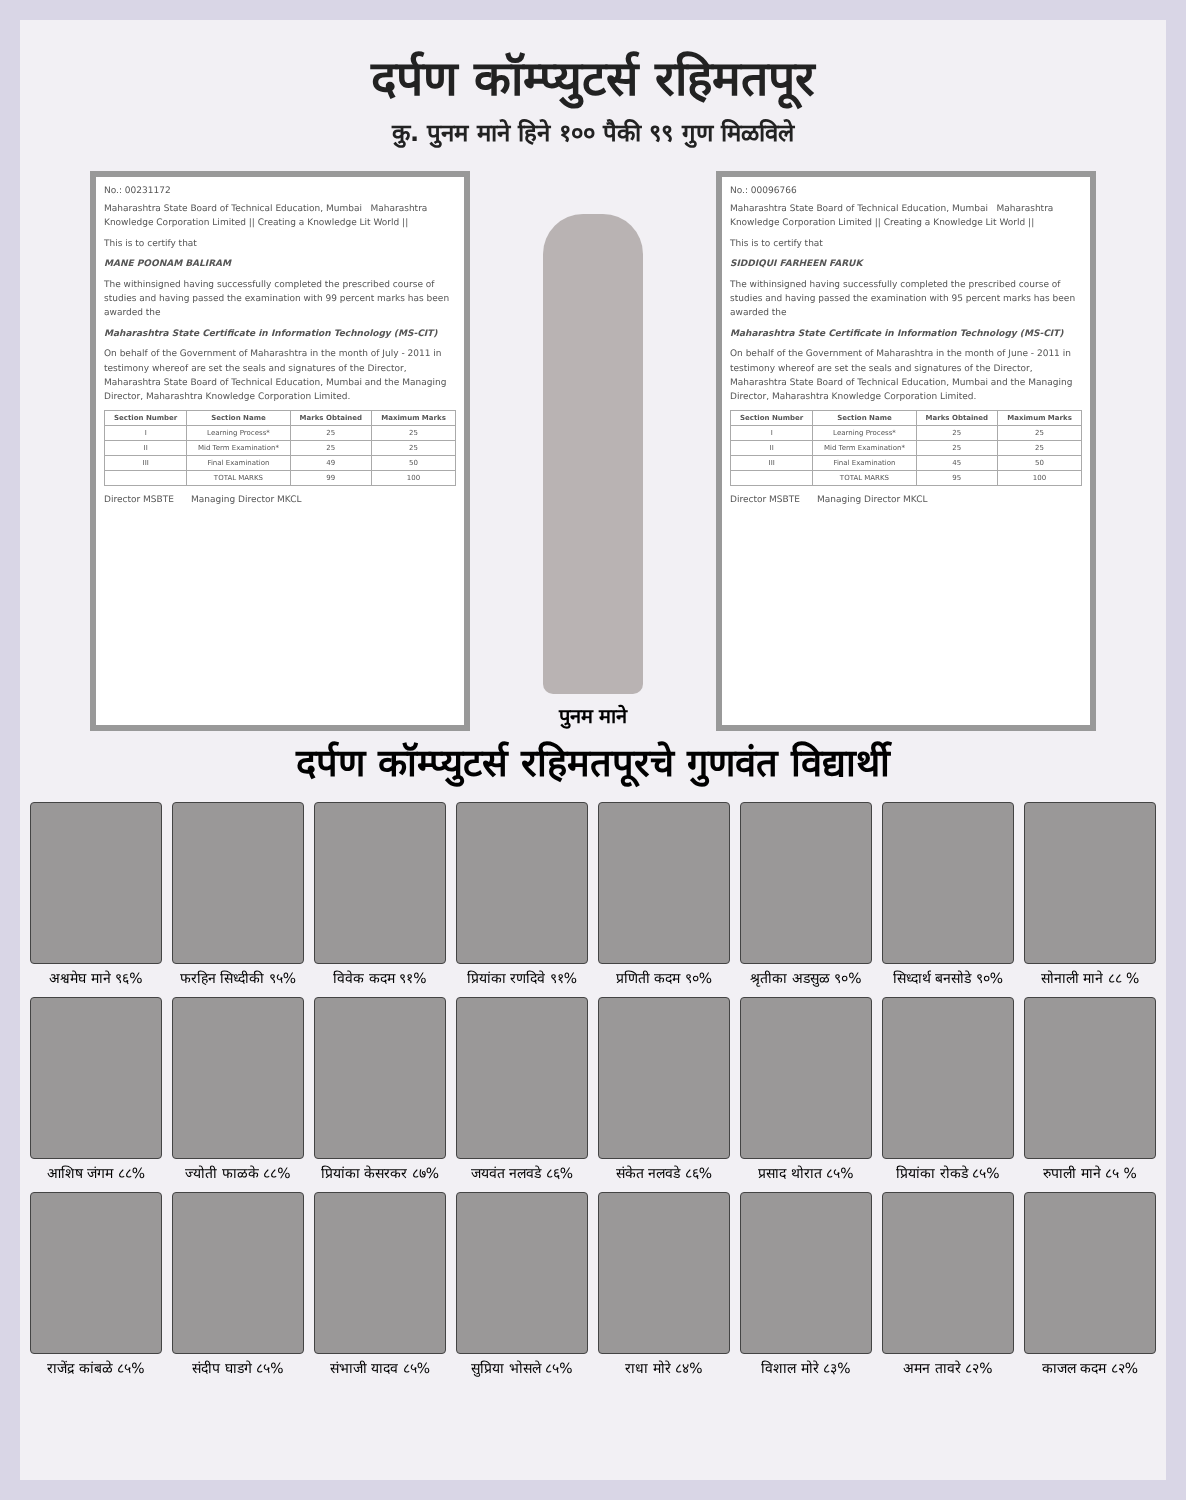दर्पण कॉम्प्युटर्स रहिमतपूर
कु. पुनम माने हिने १०० पैकी ९९ गुण मिळविले
No.: 00231172
Maharashtra State Board of Technical Education, Mumbai Maharashtra Knowledge Corporation Limited || Creating a Knowledge Lit World ||
This is to certify that
MANE POONAM BALIRAM
The withinsigned having successfully completed the prescribed course of studies and having passed the examination with 99 percent marks has been awarded the
Maharashtra State Certificate in Information Technology (MS-CIT)
On behalf of the Government of Maharashtra in the month of July - 2011 in testimony whereof are set the seals and signatures of the Director, Maharashtra State Board of Technical Education, Mumbai and the Managing Director, Maharashtra Knowledge Corporation Limited.
| Section Number | Section Name | Marks Obtained | Maximum Marks |
| --- | --- | --- | --- |
| I | Learning Process* | 25 | 25 |
| II | Mid Term Examination* | 25 | 25 |
| III | Final Examination | 49 | 50 |
| | TOTAL MARKS | 99 | 100 |
Director MSBTE Managing Director MKCL
पुनम माने
No.: 00096766
Maharashtra State Board of Technical Education, Mumbai Maharashtra Knowledge Corporation Limited || Creating a Knowledge Lit World ||
This is to certify that
SIDDIQUI FARHEEN FARUK
The withinsigned having successfully completed the prescribed course of studies and having passed the examination with 95 percent marks has been awarded the
Maharashtra State Certificate in Information Technology (MS-CIT)
On behalf of the Government of Maharashtra in the month of June - 2011 in testimony whereof are set the seals and signatures of the Director, Maharashtra State Board of Technical Education, Mumbai and the Managing Director, Maharashtra Knowledge Corporation Limited.
| Section Number | Section Name | Marks Obtained | Maximum Marks |
| --- | --- | --- | --- |
| I | Learning Process* | 25 | 25 |
| II | Mid Term Examination* | 25 | 25 |
| III | Final Examination | 45 | 50 |
| | TOTAL MARKS | 95 | 100 |
Director MSBTE Managing Director MKCL
दर्पण कॉम्प्युटर्स रहिमतपूरचे गुणवंत विद्यार्थी
अश्वमेघ माने ९६%
फरहिन सिध्दीकी ९५%
विवेक कदम ९१%
प्रियांका रणदिवे ९१%
प्रणिती कदम ९०%
श्रृतीका अडसुळ ९०%
सिध्दार्थ बनसोडे ९०%
सोनाली माने ८८ %
आशिष जंगम ८८%
ज्योती फाळके ८८%
प्रियांका केसरकर ८७%
जयवंत नलवडे ८६%
संकेत नलवडे ८६%
प्रसाद थोरात ८५%
प्रियांका रोकडे ८५%
रुपाली माने ८५ %
राजेंद्र कांबळे ८५%
संदीप घाडगे ८५%
संभाजी यादव ८५%
सुप्रिया भोसले ८५%
राधा मोरे ८४%
विशाल मोरे ८३%
अमन तावरे ८२%
काजल कदम ८२%